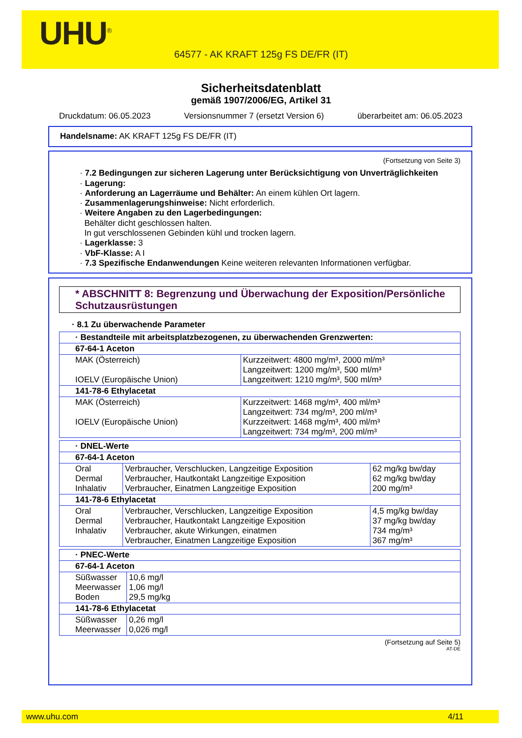UHU<sup>®</sup>
64577 - AK KRAFT 125g FS DE/FR (IT)
Sicherheitsdatenblatt
gemäß 1907/2006/EG, Artikel 31
Druckdatum: 06.05.2023 Versionsnummer 7 (ersetzt Version 6) überarbeitet am: 06.05.2023
Handelsname: AK KRAFT 125g FS DE/FR (IT)
(Fortsetzung von Seite 3)
· 7.2 Bedingungen zur sicheren Lagerung unter Berücksichtigung von Unverträglichkeiten
· Lagerung:
· Anforderung an Lagerräume und Behälter: An einem kühlen Ort lagern.
· Zusammenlagerungshinweise: Nicht erforderlich.
· Weitere Angaben zu den Lagerbedingungen:
Behälter dicht geschlossen halten.
In gut verschlossenen Gebinden kühl und trocken lagern.
· Lagerklasse: 3
· VbF-Klasse: A I
· 7.3 Spezifische Endanwendungen Keine weiteren relevanten Informationen verfügbar.
* ABSCHNITT 8: Begrenzung und Überwachung der Exposition/Persönliche Schutzausrüstungen
· 8.1 Zu überwachende Parameter
| · Bestandteile mit arbeitsplatzbezogenen, zu überwachenden Grenzwerten: | |
| 67-64-1 Aceton | |
| MAK (Österreich) IOELV (Europäische Union) | Kurzzeitwert: 4800 mg/m³, 2000 ml/m³ Langzeitwert: 1200 mg/m³, 500 ml/m³ Langzeitwert: 1210 mg/m³, 500 ml/m³ |
| 141-78-6 Ethylacetat | |
| MAK (Österreich) IOELV (Europäische Union) | Kurzzeitwert: 1468 mg/m³, 400 ml/m³ Langzeitwert: 734 mg/m³, 200 ml/m³ Kurzzeitwert: 1468 mg/m³, 400 ml/m³ Langzeitwert: 734 mg/m³, 200 ml/m³ |
| · DNEL-Werte | | |
| 67-64-1 Aceton | | |
| Oral Dermal Inhalativ | Verbraucher, Verschlucken, Langzeitige Exposition Verbraucher, Hautkontakt Langzeitige Exposition Verbraucher, Einatmen Langzeitige Exposition | 62 mg/kg bw/day 62 mg/kg bw/day 200 mg/m³ |
| 141-78-6 Ethylacetat | | |
| Oral Dermal Inhalativ | Verbraucher, Verschlucken, Langzeitige Exposition Verbraucher, Hautkontakt Langzeitige Exposition Verbraucher, akute Wirkungen, einatmen Verbraucher, Einatmen Langzeitige Exposition | 4,5 mg/kg bw/day 37 mg/kg bw/day 734 mg/m³ 367 mg/m³ |
| · PNEC-Werte | |
| 67-64-1 Aceton | |
| Süßwasser Meerwasser Boden | 10,6 mg/l 1,06 mg/l 29,5 mg/kg |
| 141-78-6 Ethylacetat | |
| Süßwasser Meerwasser | 0,26 mg/l 0,026 mg/l |
(Fortsetzung auf Seite 5)
AT-DE
www.uhu.com 4/11